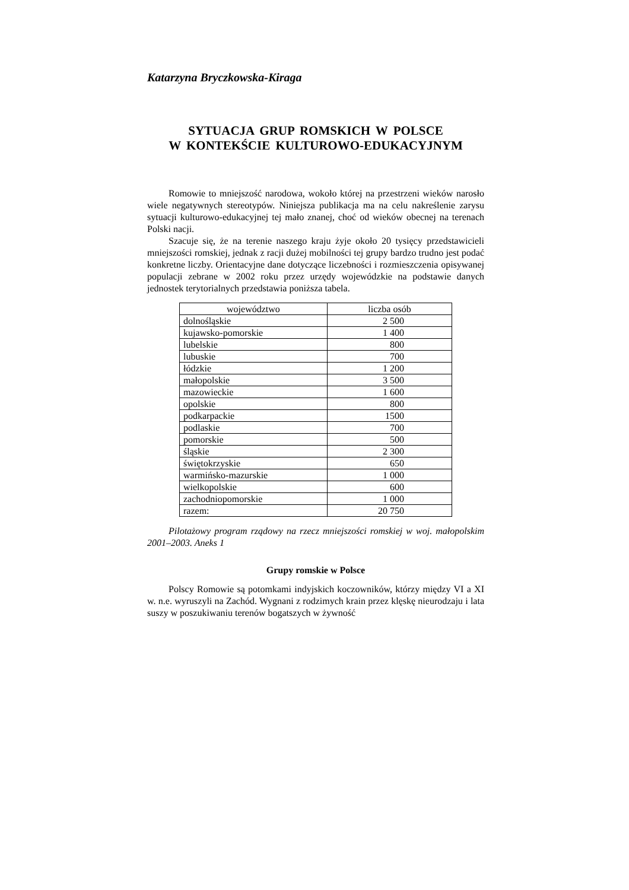Katarzyna Bryczkowska-Kiraga
SYTUACJA GRUP ROMSKICH W POLSCE
W KONTEKŚCIE KULTUROWO-EDUKACYJNYM
Romowie to mniejszość narodowa, wokoło której na przestrzeni wieków narosło wiele negatywnych stereotypów. Niniejsza publikacja ma na celu nakreślenie zarysu sytuacji kulturowo-edukacyjnej tej mało znanej, choć od wieków obecnej na terenach Polski nacji.
Szacuje się, że na terenie naszego kraju żyje około 20 tysięcy przedstawicieli mniejszości romskiej, jednak z racji dużej mobilności tej grupy bardzo trudno jest podać konkretne liczby. Orientacyjne dane dotyczące liczebności i rozmieszczenia opisywanej populacji zebrane w 2002 roku przez urzędy wojewódzkie na podstawie danych jednostek terytorialnych przedstawia poniższa tabela.
| województwo | liczba osób |
| dolnośląskie | 2 500 |
| kujawsko-pomorskie | 1 400 |
| lubelskie | 800 |
| lubuskie | 700 |
| łódzkie | 1 200 |
| małopolskie | 3 500 |
| mazowieckie | 1 600 |
| opolskie | 800 |
| podkarpackie | 1500 |
| podlaskie | 700 |
| pomorskie | 500 |
| śląskie | 2 300 |
| świętokrzyskie | 650 |
| warmińsko-mazurskie | 1 000 |
| wielkopolskie | 600 |
| zachodniopomorskie | 1 000 |
| razem: | 20 750 |
Pilotażowy program rządowy na rzecz mniejszości romskiej w woj. małopolskim 2001–2003. Aneks 1
Grupy romskie w Polsce
Polscy Romowie są potomkami indyjskich koczowników, którzy między VI a XI w. n.e. wyruszyli na Zachód. Wygnani z rodzimych krain przez klęskę nieurodzaju i lata suszy w poszukiwaniu terenów bogatszych w żywność